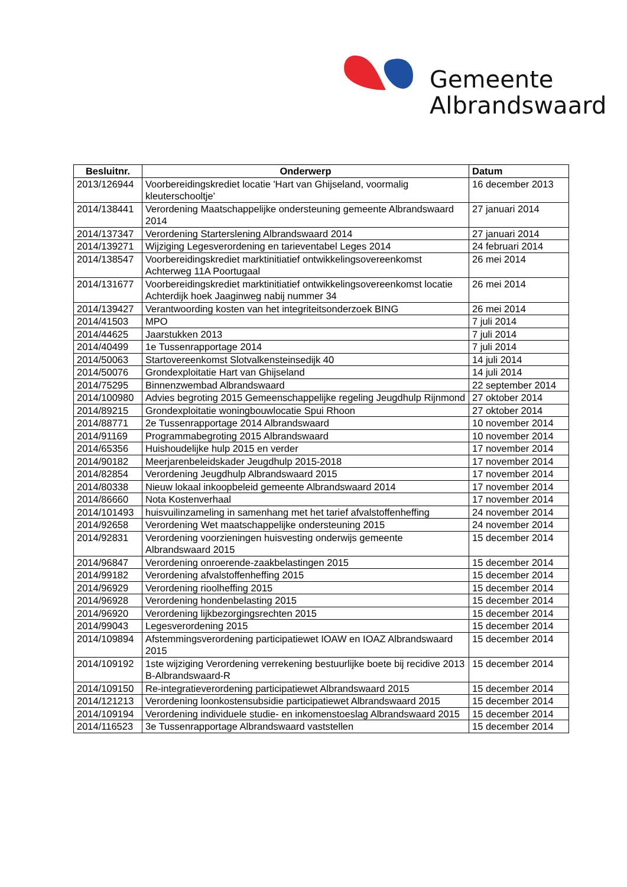Gemeente
Albrandswaard
| Besluitnr. | Onderwerp | Datum |
| --- | --- | --- |
| 2013/126944 | Voorbereidingskrediet locatie 'Hart van Ghijseland, voormalig kleuterschooltje' | 16 december 2013 |
| 2014/138441 | Verordening Maatschappelijke ondersteuning gemeente Albrandswaard 2014 | 27 januari 2014 |
| 2014/137347 | Verordening Starterslening Albrandswaard 2014 | 27 januari 2014 |
| 2014/139271 | Wijziging Legesverordening en tarieventabel Leges 2014 | 24 februari 2014 |
| 2014/138547 | Voorbereidingskrediet marktinitiatief ontwikkelingsovereenkomst Achterweg 11A Poortugaal | 26 mei 2014 |
| 2014/131677 | Voorbereidingskrediet marktinitiatief ontwikkelingsovereenkomst locatie Achterdijk hoek Jaaginweg nabij nummer 34 | 26 mei 2014 |
| 2014/139427 | Verantwoording kosten van het integriteitsonderzoek BING | 26 mei 2014 |
| 2014/41503 | MPO | 7 juli 2014 |
| 2014/44625 | Jaarstukken 2013 | 7 juli 2014 |
| 2014/40499 | 1e Tussenrapportage 2014 | 7 juli 2014 |
| 2014/50063 | Startovereenkomst Slotvalkensteinsedijk 40 | 14 juli 2014 |
| 2014/50076 | Grondexploitatie Hart van Ghijseland | 14 juli 2014 |
| 2014/75295 | Binnenzwembad Albrandswaard | 22 september 2014 |
| 2014/100980 | Advies begroting 2015 Gemeenschappelijke regeling Jeugdhulp Rijnmond | 27 oktober 2014 |
| 2014/89215 | Grondexploitatie woningbouwlocatie Spui Rhoon | 27 oktober 2014 |
| 2014/88771 | 2e Tussenrapportage 2014 Albrandswaard | 10 november 2014 |
| 2014/91169 | Programmabegroting 2015 Albrandswaard | 10 november 2014 |
| 2014/65356 | Huishoudelijke hulp 2015 en verder | 17 november 2014 |
| 2014/90182 | Meerjarenbeleidskader Jeugdhulp 2015-2018 | 17 november 2014 |
| 2014/82854 | Verordening Jeugdhulp Albrandswaard 2015 | 17 november 2014 |
| 2014/80338 | Nieuw lokaal inkoopbeleid gemeente Albrandswaard 2014 | 17 november 2014 |
| 2014/86660 | Nota Kostenverhaal | 17 november 2014 |
| 2014/101493 | huisvuilinzameling in samenhang met het tarief afvalstoffenheffing | 24 november 2014 |
| 2014/92658 | Verordening Wet maatschappelijke ondersteuning 2015 | 24 november 2014 |
| 2014/92831 | Verordening voorzieningen huisvesting onderwijs gemeente Albrandswaard 2015 | 15 december 2014 |
| 2014/96847 | Verordening onroerende-zaakbelastingen 2015 | 15 december 2014 |
| 2014/99182 | Verordening afvalstoffenheffing 2015 | 15 december 2014 |
| 2014/96929 | Verordening rioolheffing 2015 | 15 december 2014 |
| 2014/96928 | Verordening hondenbelasting 2015 | 15 december 2014 |
| 2014/96920 | Verordening lijkbezorgingsrechten 2015 | 15 december 2014 |
| 2014/99043 | Legesverordening 2015 | 15 december 2014 |
| 2014/109894 | Afstemmingsverordening participatiewet IOAW en IOAZ Albrandswaard 2015 | 15 december 2014 |
| 2014/109192 | 1ste wijziging Verordening verrekening bestuurlijke boete bij recidive 2013 B-Albrandswaard-R | 15 december 2014 |
| 2014/109150 | Re-integratieverordening participatiewet Albrandswaard 2015 | 15 december 2014 |
| 2014/121213 | Verordening loonkostensubsidie participatiewet Albrandswaard 2015 | 15 december 2014 |
| 2014/109194 | Verordening individuele studie- en inkomenstoeslag Albrandswaard 2015 | 15 december 2014 |
| 2014/116523 | 3e Tussenrapportage Albrandswaard vaststellen | 15 december 2014 |